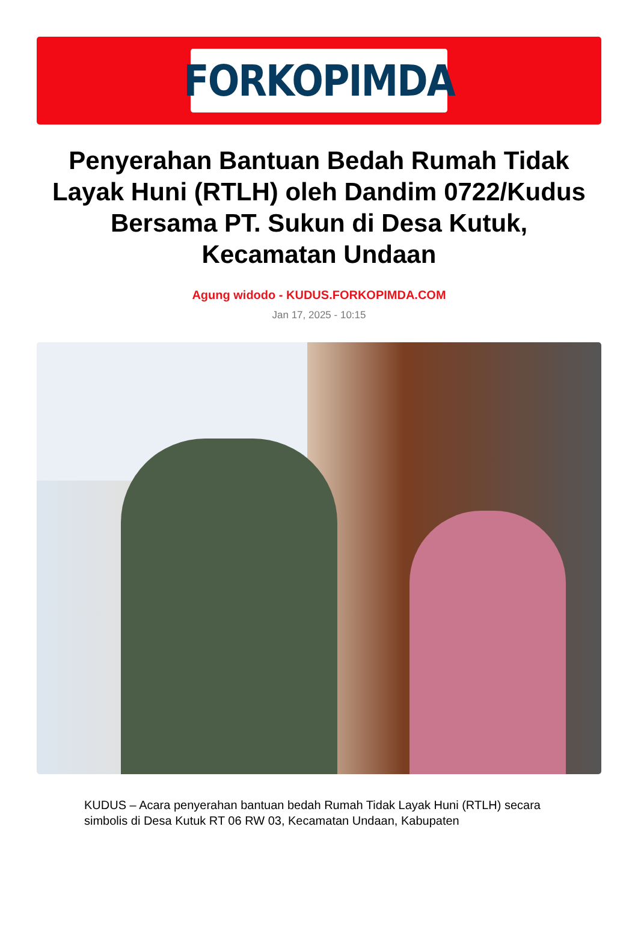FORKOPIMDA
Penyerahan Bantuan Bedah Rumah Tidak Layak Huni (RTLH) oleh Dandim 0722/Kudus Bersama PT. Sukun di Desa Kutuk, Kecamatan Undaan
Agung widodo - KUDUS.FORKOPIMDA.COM
Jan 17, 2025 - 10:15
KUDUS – Acara penyerahan bantuan bedah Rumah Tidak Layak Huni (RTLH) secara simbolis di Desa Kutuk RT 06 RW 03, Kecamatan Undaan, Kabupaten